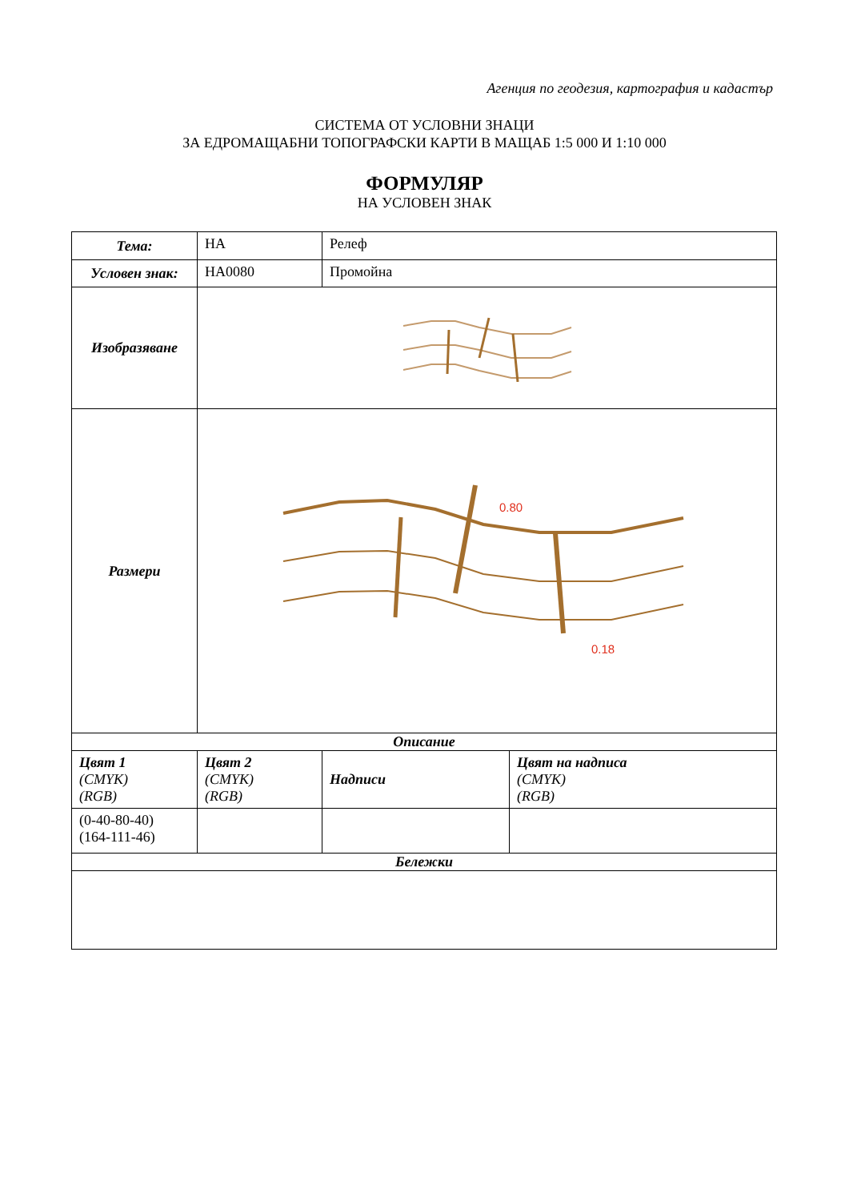Агенция по геодезия, картография и кадастър
СИСТЕМА ОТ УСЛОВНИ ЗНАЦИ
ЗА ЕДРОМАЩАБНИ ТОПОГРАФСКИ КАРТИ В МАЩАБ 1:5 000 И 1:10 000
ФОРМУЛЯР
НА УСЛОВЕН ЗНАК
| Тема: | НА | Релеф | |
| Условен знак: | НА0080 | Промойна | |
| Изобразяване | | | |
| Размери | 0.80 0.18 | | |
| Описание | | | |
| Цвят 1 (CMYK) (RGB) | Цвят 2 (CMYK) (RGB) | Надписи | Цвят на надписа (CMYK) (RGB) |
| (0-40-80-40) (164-111-46) | | | |
| Бележки | | | |